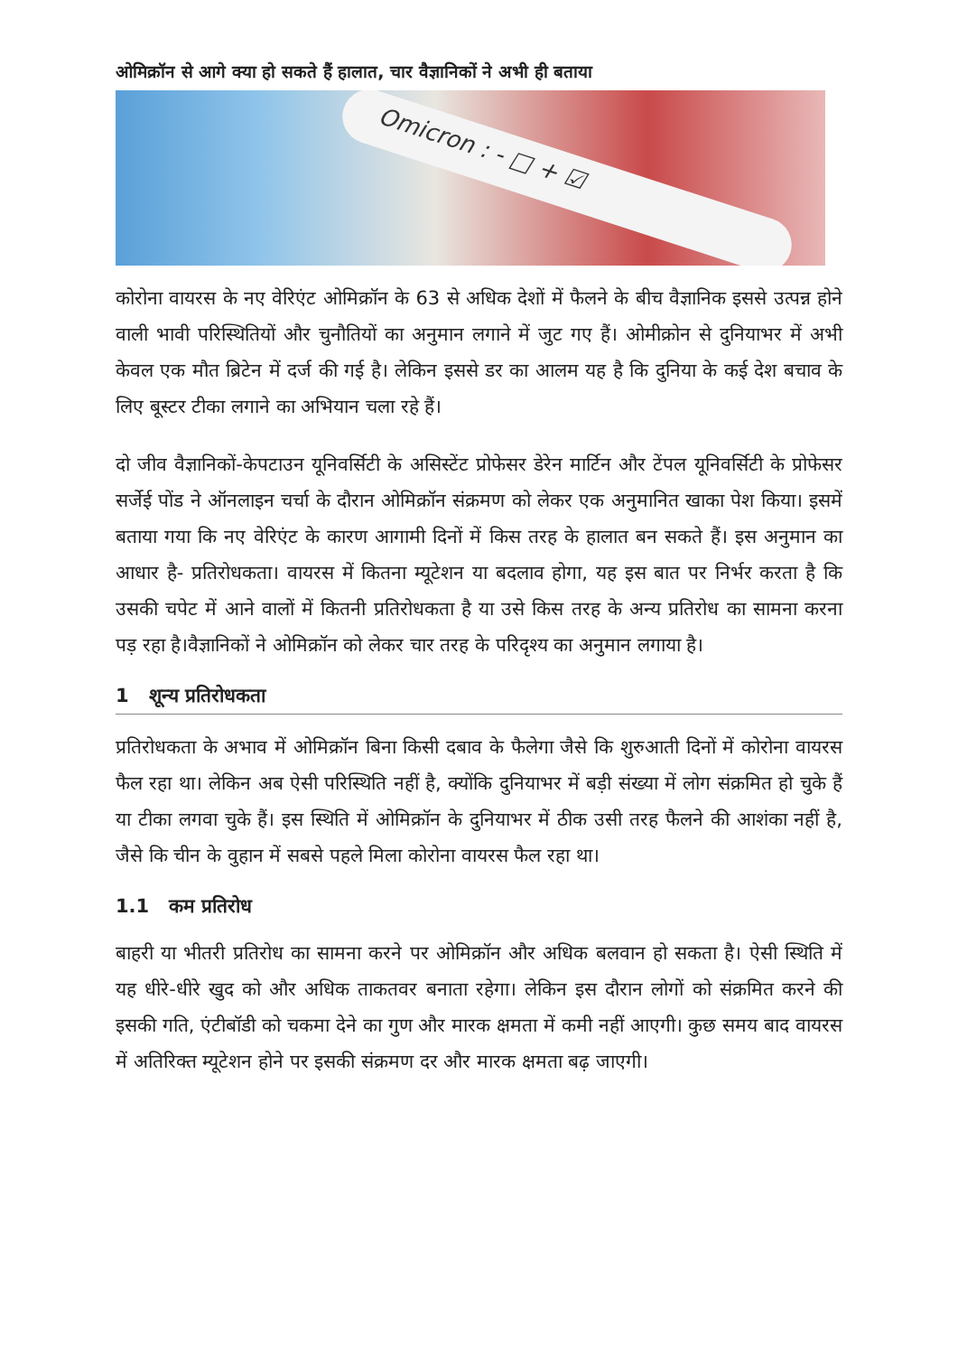ओमिक्रॉन से आगे क्या हो सकते हैं हालात, चार वैज्ञानिकों ने अभी ही बताया
Omicron : - □ + ☑
कोरोना वायरस के नए वेरिएंट ओमिक्रॉन के 63 से अधिक देशों में फैलने के बीच वैज्ञानिक इससे उत्पन्न होने वाली भावी परिस्थितियों और चुनौतियों का अनुमान लगाने में जुट गए हैं। ओमीक्रोन से दुनियाभर में अभी केवल एक मौत ब्रिटेन में दर्ज की गई है। लेकिन इससे डर का आलम यह है कि दुनिया के कई देश बचाव के लिए बूस्टर टीका लगाने का अभियान चला रहे हैं।
दो जीव वैज्ञानिकों-केपटाउन यूनिवर्सिटी के असिस्टेंट प्रोफेसर डेरेन मार्टिन और टेंपल यूनिवर्सिटी के प्रोफेसर सर्जेई पोंड ने ऑनलाइन चर्चा के दौरान ओमिक्रॉन संक्रमण को लेकर एक अनुमानित खाका पेश किया। इसमें बताया गया कि नए वेरिएंट के कारण आगामी दिनों में किस तरह के हालात बन सकते हैं। इस अनुमान का आधार है- प्रतिरोधकता। वायरस में कितना म्यूटेशन या बदलाव होगा, यह इस बात पर निर्भर करता है कि उसकी चपेट में आने वालों में कितनी प्रतिरोधकता है या उसे किस तरह के अन्य प्रतिरोध का सामना करना पड़ रहा है।वैज्ञानिकों ने ओमिक्रॉन को लेकर चार तरह के परिदृश्य का अनुमान लगाया है।
1 शून्य प्रतिरोधकता
प्रतिरोधकता के अभाव में ओमिक्रॉन बिना किसी दबाव के फैलेगा जैसे कि शुरुआती दिनों में कोरोना वायरस फैल रहा था। लेकिन अब ऐसी परिस्थिति नहीं है, क्योंकि दुनियाभर में बड़ी संख्या में लोग संक्रमित हो चुके हैं या टीका लगवा चुके हैं। इस स्थिति में ओमिक्रॉन के दुनियाभर में ठीक उसी तरह फैलने की आशंका नहीं है, जैसे कि चीन के वुहान में सबसे पहले मिला कोरोना वायरस फैल रहा था।
1.1 कम प्रतिरोध
बाहरी या भीतरी प्रतिरोध का सामना करने पर ओमिक्रॉन और अधिक बलवान हो सकता है। ऐसी स्थिति में यह धीरे-धीरे खुद को और अधिक ताकतवर बनाता रहेगा। लेकिन इस दौरान लोगों को संक्रमित करने की इसकी गति, एंटीबॉडी को चकमा देने का गुण और मारक क्षमता में कमी नहीं आएगी। कुछ समय बाद वायरस में अतिरिक्त म्यूटेशन होने पर इसकी संक्रमण दर और मारक क्षमता बढ़ जाएगी।